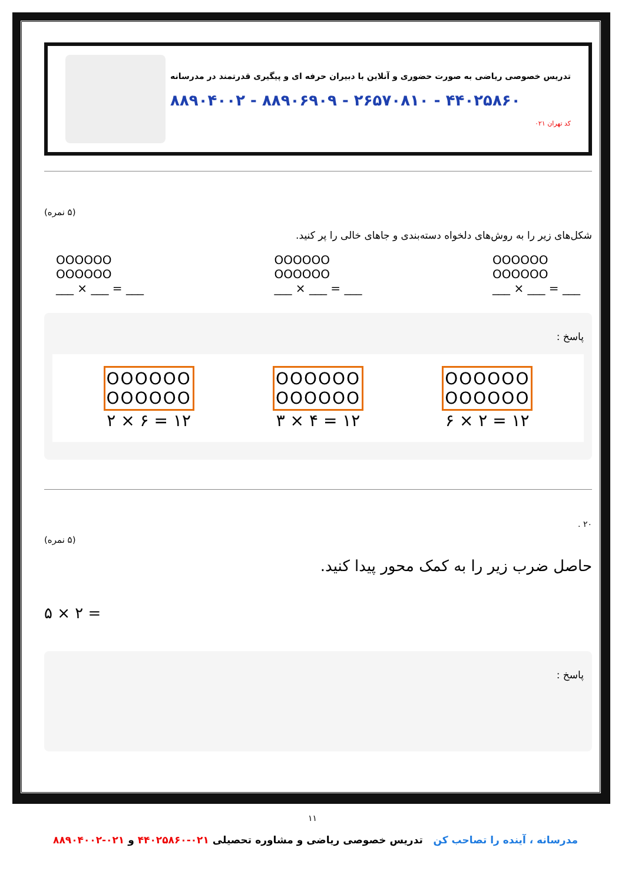تدریس خصوصی ریاضی به صورت حضوری و آنلاین با دبیران حرفه ای و پیگیری قدرتمند در مدرسانه
۸۸۹۰۴۰۰۲ - ۸۸۹۰۶۹۰۹ - ۲۶۵۷۰۸۱۰ - ۴۴۰۲۵۸۶۰
کد تهران ۰۲۱
(۵ نمره)
شکل‌های زیر را به روش‌های دلخواه دسته‌بندی و جاهای خالی را پر کنید.
OOOOOO
OOOOOO
___ × ___ = ___
OOOOOO
OOOOOO
___ × ___ = ___
OOOOOO
OOOOOO
___ × ___ = ___
پاسخ :
OOOOOO
OOOOOO
۲ × ۶ = ۱۲
OOOOOO
OOOOOO
۳ × ۴ = ۱۲
OOOOOO
OOOOOO
۶ × ۲ = ۱۲
۲۰ .
(۵ نمره)
حاصل ضرب زیر را به کمک محور پیدا کنید.
۵ × ۲ =
پاسخ :
۱۱
مدرسانه ، آینده را تصاحب کن تدریس خصوصی ریاضی و مشاوره تحصیلی ۰۲۱-۴۴۰۲۵۸۶۰ و ۰۲۱-۸۸۹۰۴۰۰۲